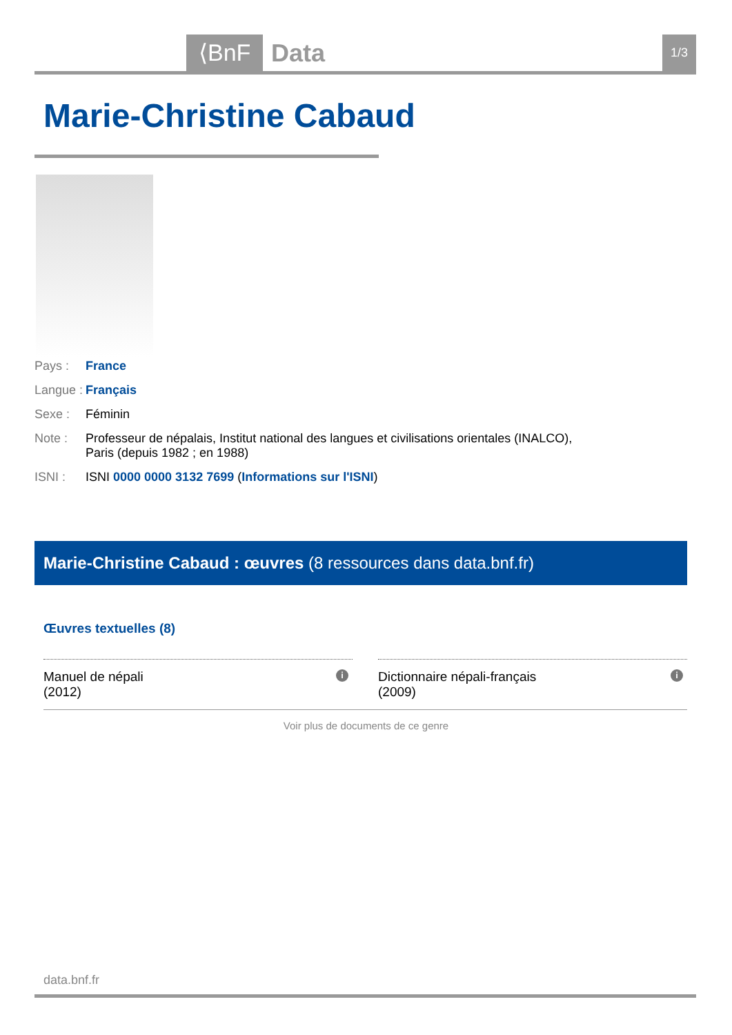⟨BnF Data 1/3
Marie-Christine Cabaud
Pays : France
Langue : Français
Sexe : Féminin
Note : Professeur de népalais, Institut national des langues et civilisations orientales (INALCO), Paris (depuis 1982 ; en 1988)
ISNI : ISNI 0000 0000 3132 7699 (Informations sur l'ISNI)
Marie-Christine Cabaud : œuvres (8 ressources dans data.bnf.fr)
Œuvres textuelles (8)
Manuel de népali
(2012) i
Dictionnaire népali-français
(2009) i
Voir plus de documents de ce genre
data.bnf.fr